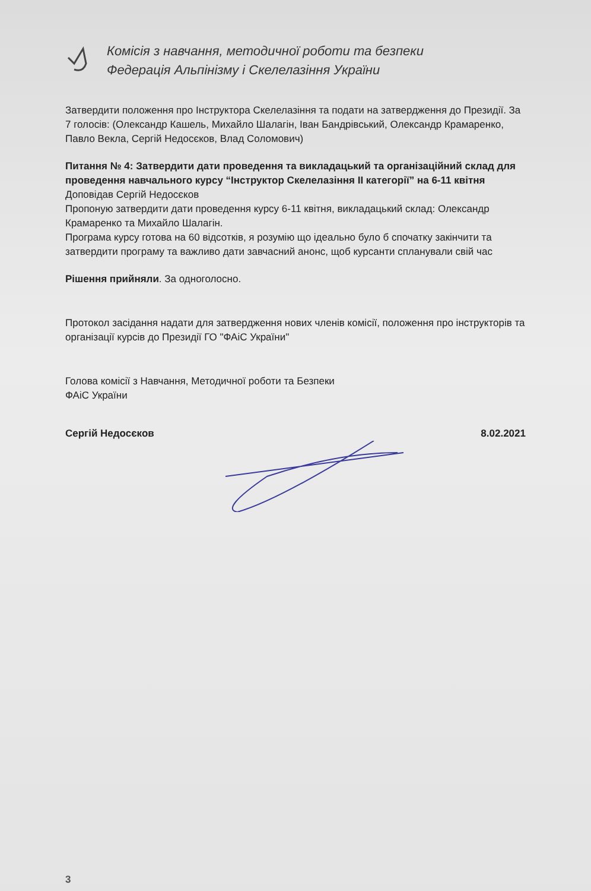Комісія з навчання, методичної роботи та безпеки
Федерація Альпінізму і Скелелазіння України
Затвердити положення про Інструктора Скелелазіння та подати на затвердження до Президії. За 7 голосів: (Олександр Кашель, Михайло Шалагін, Іван Бандрівський, Олександр Крамаренко, Павло Векла, Сергій Недосєков, Влад Соломович)
Питання № 4: Затвердити дати проведення та викладацький та організаційний склад для проведення навчального курсу “Інструктор Скелелазіння ІІ категорії” на 6-11 квітня
Доповідав Сергій Недосєков
Пропоную затвердити дати проведення курсу 6-11 квітня, викладацький склад: Олександр Крамаренко та Михайло Шалагін.
Програма курсу готова на 60 відсотків, я розумію що ідеально було б спочатку закінчити та затвердити програму та важливо дати завчасний анонс, щоб курсанти спланували свій час
Рішення прийняли. За одноголосно.
Протокол засідання надати для затвердження нових членів комісії, положення про інструкторів та організації курсів до Президії ГО "ФАіС України"
Голова комісії з Навчання, Методичної роботи та Безпеки
ФАіС України
Сергій Недосєков 8.02.2021
3